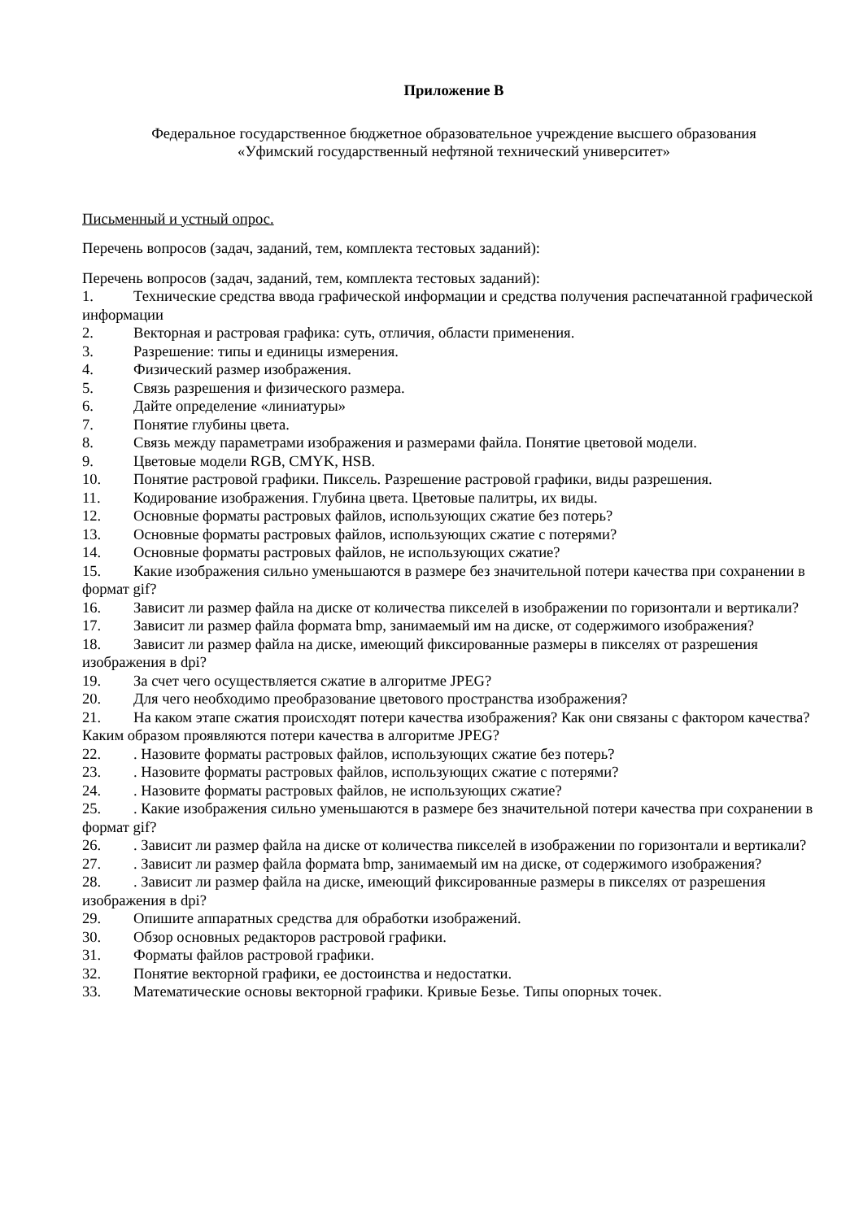Приложение В
Федеральное государственное бюджетное образовательное учреждение высшего образования
«Уфимский государственный нефтяной технический университет»
Письменный и устный опрос.
Перечень вопросов (задач, заданий, тем, комплекта тестовых заданий):
Перечень вопросов (задач, заданий, тем, комплекта тестовых заданий):
1. Технические средства ввода графической информации и средства получения распечатанной графической информации
2. Векторная и растровая графика: суть, отличия, области применения.
3. Разрешение: типы и единицы измерения.
4. Физический размер изображения.
5. Связь разрешения и физического размера.
6. Дайте определение «линиатуры»
7. Понятие глубины цвета.
8. Связь между параметрами изображения и размерами файла. Понятие цветовой модели.
9. Цветовые модели RGB, CMYK, HSB.
10. Понятие растровой графики. Пиксель. Разрешение растровой графики, виды разрешения.
11. Кодирование изображения. Глубина цвета. Цветовые палитры, их виды.
12. Основные форматы растровых файлов, использующих сжатие без потерь?
13. Основные форматы растровых файлов, использующих сжатие с потерями?
14. Основные форматы растровых файлов, не использующих сжатие?
15. Какие изображения сильно уменьшаются в размере без значительной потери качества при сохранении в формат gif?
16. Зависит ли размер файла на диске от количества пикселей в изображении по горизонтали и вертикали?
17. Зависит ли размер файла формата bmp, занимаемый им на диске, от содержимого изображения?
18. Зависит ли размер файла на диске, имеющий фиксированные размеры в пикселях от разрешения изображения в dpi?
19. За счет чего осуществляется сжатие в алгоритме JPEG?
20. Для чего необходимо преобразование цветового пространства изображения?
21. На каком этапе сжатия происходят потери качества изображения? Как они связаны с фактором качества? Каким образом проявляются потери качества в алгоритме JPEG?
22.. Назовите форматы растровых файлов, использующих сжатие без потерь?
23.. Назовите форматы растровых файлов, использующих сжатие с потерями?
24.. Назовите форматы растровых файлов, не использующих сжатие?
25.. Какие изображения сильно уменьшаются в размере без значительной потери качества при сохранении в формат gif?
26.. Зависит ли размер файла на диске от количества пикселей в изображении по горизонтали и вертикали?
27.. Зависит ли размер файла формата bmp, занимаемый им на диске, от содержимого изображения?
28.. Зависит ли размер файла на диске, имеющий фиксированные размеры в пикселях от разрешения изображения в dpi?
29. Опишите аппаратных средства для обработки изображений.
30. Обзор основных редакторов растровой графики.
31. Форматы файлов растровой графики.
32. Понятие векторной графики, ее достоинства и недостатки.
33. Математические основы векторной графики. Кривые Безье. Типы опорных точек.